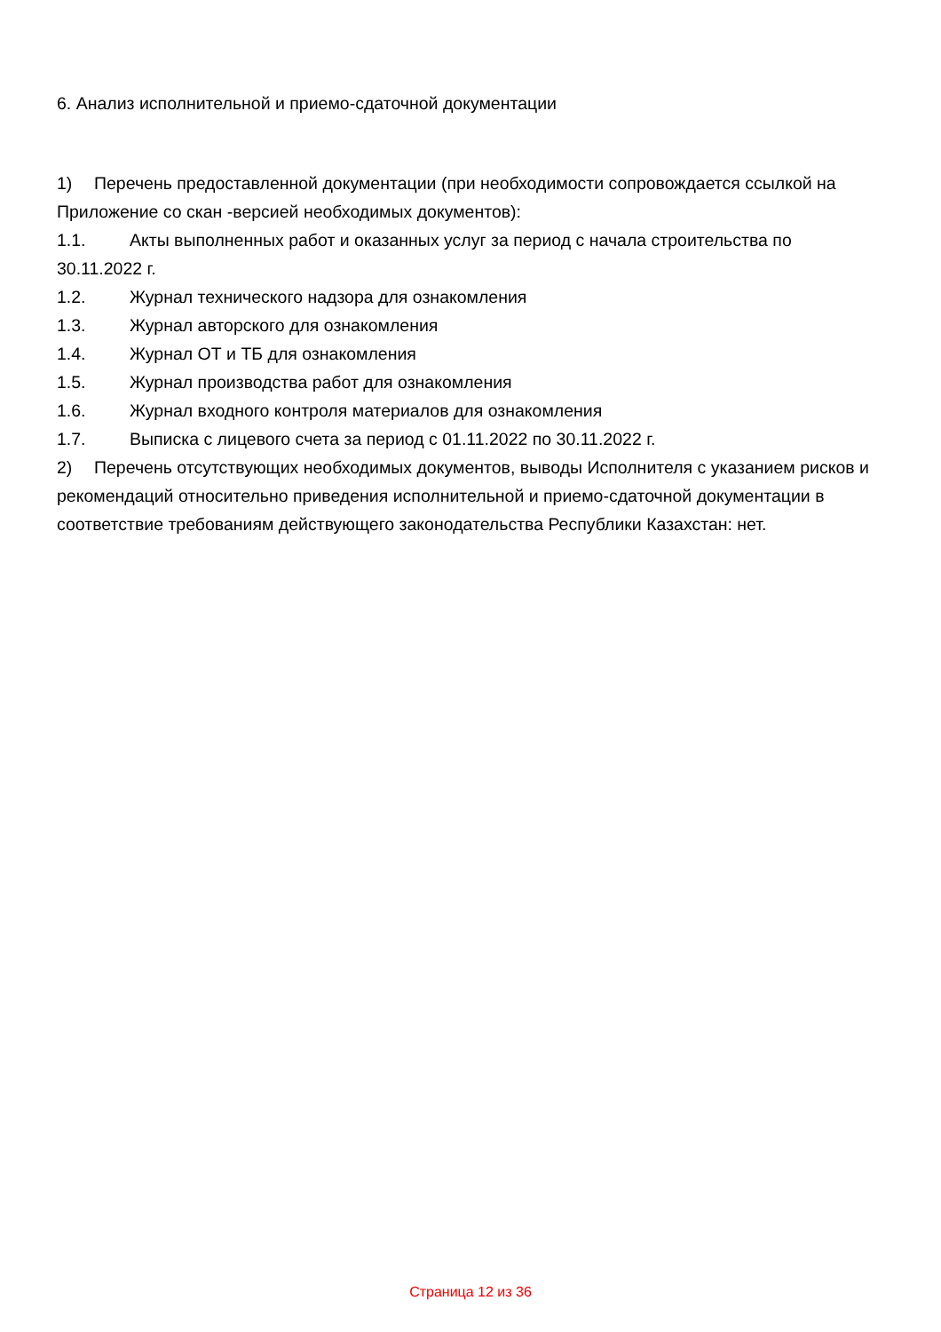6. Анализ исполнительной и приемо-сдаточной документации
1) Перечень предоставленной документации (при необходимости сопровождается ссылкой на Приложение со скан -версией необходимых документов):
1.1. Акты выполненных работ и оказанных услуг за период с начала строительства по 30.11.2022 г.
1.2. Журнал технического надзора для ознакомления
1.3. Журнал авторского для ознакомления
1.4. Журнал ОТ и ТБ для ознакомления
1.5. Журнал производства работ для ознакомления
1.6. Журнал входного контроля материалов для ознакомления
1.7. Выписка с лицевого счета за период с 01.11.2022 по 30.11.2022 г.
2) Перечень отсутствующих необходимых документов, выводы Исполнителя с указанием рисков и рекомендаций относительно приведения исполнительной и приемо-сдаточной документации в соответствие требованиям действующего законодательства Республики Казахстан: нет.
Страница 12 из 36